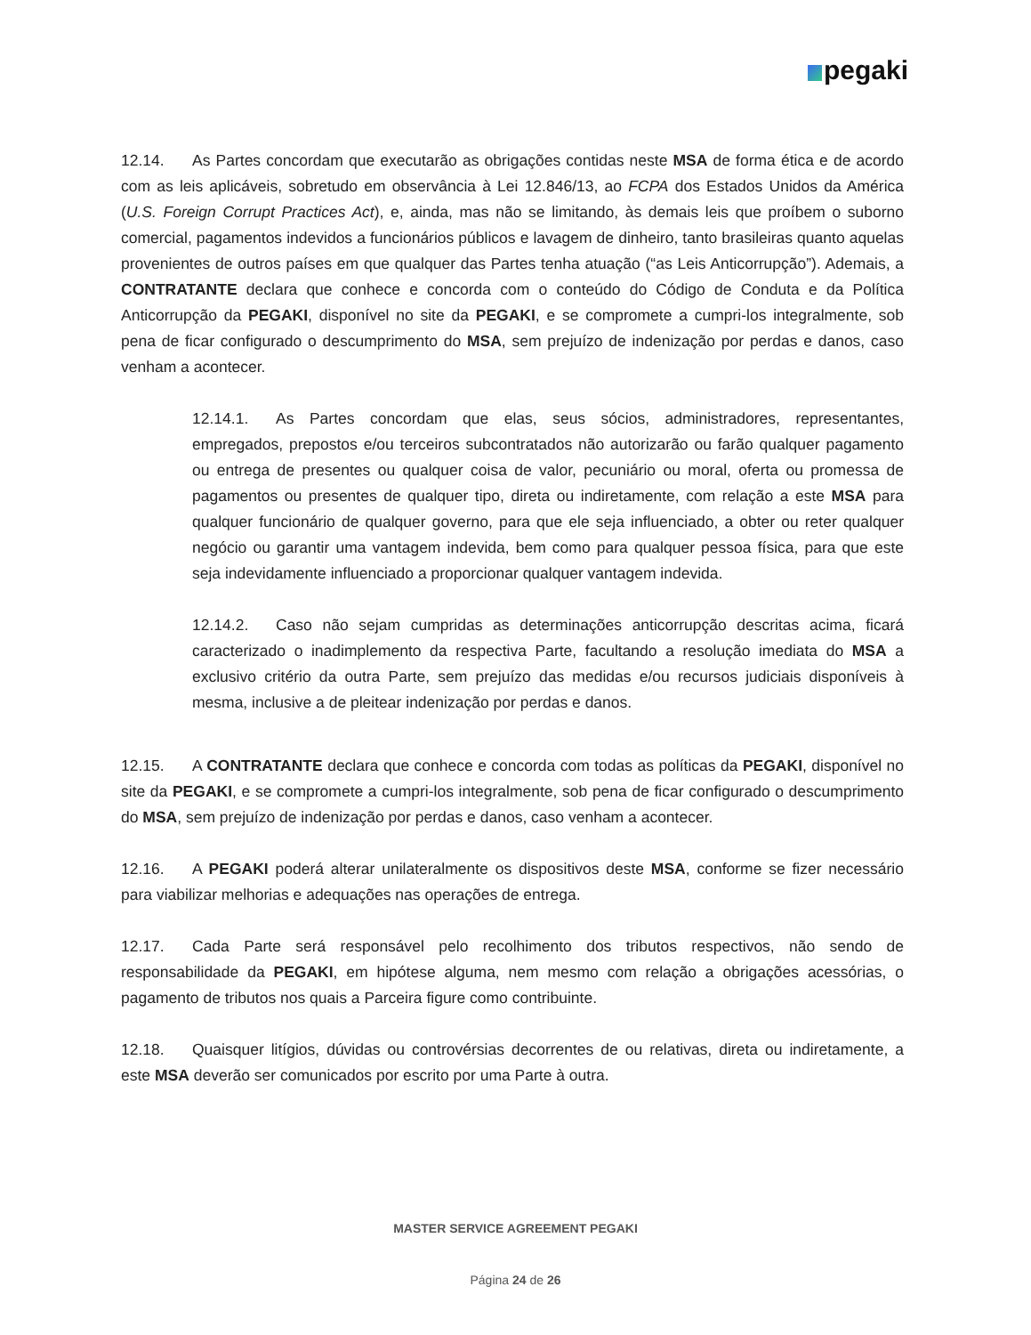pegaki
12.14. As Partes concordam que executarão as obrigações contidas neste MSA de forma ética e de acordo com as leis aplicáveis, sobretudo em observância à Lei 12.846/13, ao FCPA dos Estados Unidos da América (U.S. Foreign Corrupt Practices Act), e, ainda, mas não se limitando, às demais leis que proíbem o suborno comercial, pagamentos indevidos a funcionários públicos e lavagem de dinheiro, tanto brasileiras quanto aquelas provenientes de outros países em que qualquer das Partes tenha atuação (“as Leis Anticorrupção”). Ademais, a CONTRATANTE declara que conhece e concorda com o conteúdo do Código de Conduta e da Política Anticorrupção da PEGAKI, disponível no site da PEGAKI, e se compromete a cumpri-los integralmente, sob pena de ficar configurado o descumprimento do MSA, sem prejuízo de indenização por perdas e danos, caso venham a acontecer.
12.14.1. As Partes concordam que elas, seus sócios, administradores, representantes, empregados, prepostos e/ou terceiros subcontratados não autorizarão ou farão qualquer pagamento ou entrega de presentes ou qualquer coisa de valor, pecuniário ou moral, oferta ou promessa de pagamentos ou presentes de qualquer tipo, direta ou indiretamente, com relação a este MSA para qualquer funcionário de qualquer governo, para que ele seja influenciado, a obter ou reter qualquer negócio ou garantir uma vantagem indevida, bem como para qualquer pessoa física, para que este seja indevidamente influenciado a proporcionar qualquer vantagem indevida.
12.14.2. Caso não sejam cumpridas as determinações anticorrupção descritas acima, ficará caracterizado o inadimplemento da respectiva Parte, facultando a resolução imediata do MSA a exclusivo critério da outra Parte, sem prejuízo das medidas e/ou recursos judiciais disponíveis à mesma, inclusive a de pleitear indenização por perdas e danos.
12.15. A CONTRATANTE declara que conhece e concorda com todas as políticas da PEGAKI, disponível no site da PEGAKI, e se compromete a cumpri-los integralmente, sob pena de ficar configurado o descumprimento do MSA, sem prejuízo de indenização por perdas e danos, caso venham a acontecer.
12.16. A PEGAKI poderá alterar unilateralmente os dispositivos deste MSA, conforme se fizer necessário para viabilizar melhorias e adequações nas operações de entrega.
12.17. Cada Parte será responsável pelo recolhimento dos tributos respectivos, não sendo de responsabilidade da PEGAKI, em hipótese alguma, nem mesmo com relação a obrigações acessórias, o pagamento de tributos nos quais a Parceira figure como contribuinte.
12.18. Quaisquer litígios, dúvidas ou controvérsias decorrentes de ou relativas, direta ou indiretamente, a este MSA deverão ser comunicados por escrito por uma Parte à outra.
MASTER SERVICE AGREEMENT PEGAKI
Página 24 de 26